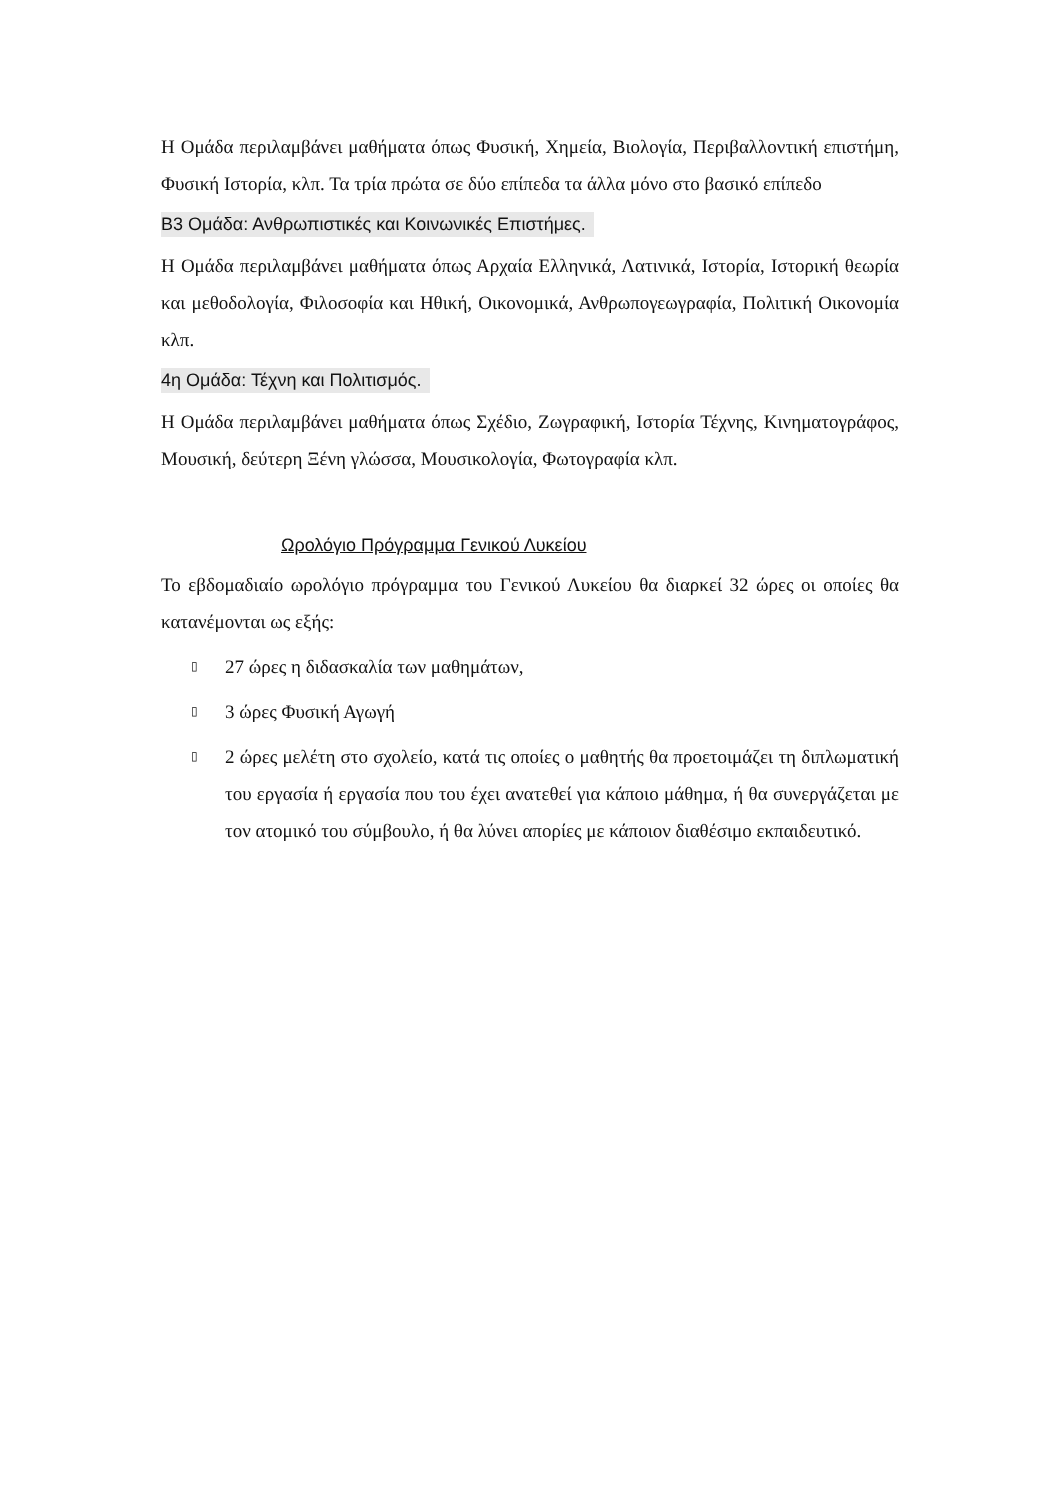Η Ομάδα περιλαμβάνει μαθήματα όπως Φυσική, Χημεία, Βιολογία, Περιβαλλοντική επιστήμη, Φυσική Ιστορία, κλπ. Τα τρία πρώτα σε δύο επίπεδα τα άλλα μόνο στο βασικό επίπεδο
Β3 Ομάδα: Ανθρωπιστικές και Κοινωνικές Επιστήμες.
Η Ομάδα περιλαμβάνει μαθήματα όπως Αρχαία Ελληνικά, Λατινικά, Ιστορία, Ιστορική θεωρία και μεθοδολογία, Φιλοσοφία και Ηθική, Οικονομικά, Ανθρωπογεωγραφία, Πολιτική Οικονομία κλπ.
4η Ομάδα: Τέχνη και Πολιτισμός.
Η Ομάδα περιλαμβάνει μαθήματα όπως Σχέδιο, Ζωγραφική, Ιστορία Τέχνης, Κινηματογράφος, Μουσική, δεύτερη Ξένη γλώσσα, Μουσικολογία, Φωτογραφία κλπ.
Ωρολόγιο Πρόγραμμα Γενικού Λυκείου
Το εβδομαδιαίο ωρολόγιο πρόγραμμα του Γενικού Λυκείου θα διαρκεί 32 ώρες οι οποίες θα κατανέμονται ως εξής:
▯ 27 ώρες η διδασκαλία των μαθημάτων,
▯ 3 ώρες Φυσική Αγωγή
▯ 2 ώρες μελέτη στο σχολείο, κατά τις οποίες ο μαθητής θα προετοιμάζει τη διπλωματική του εργασία ή εργασία που του έχει ανατεθεί για κάποιο μάθημα, ή θα συνεργάζεται με τον ατομικό του σύμβουλο, ή θα λύνει απορίες με κάποιον διαθέσιμο εκπαιδευτικό.